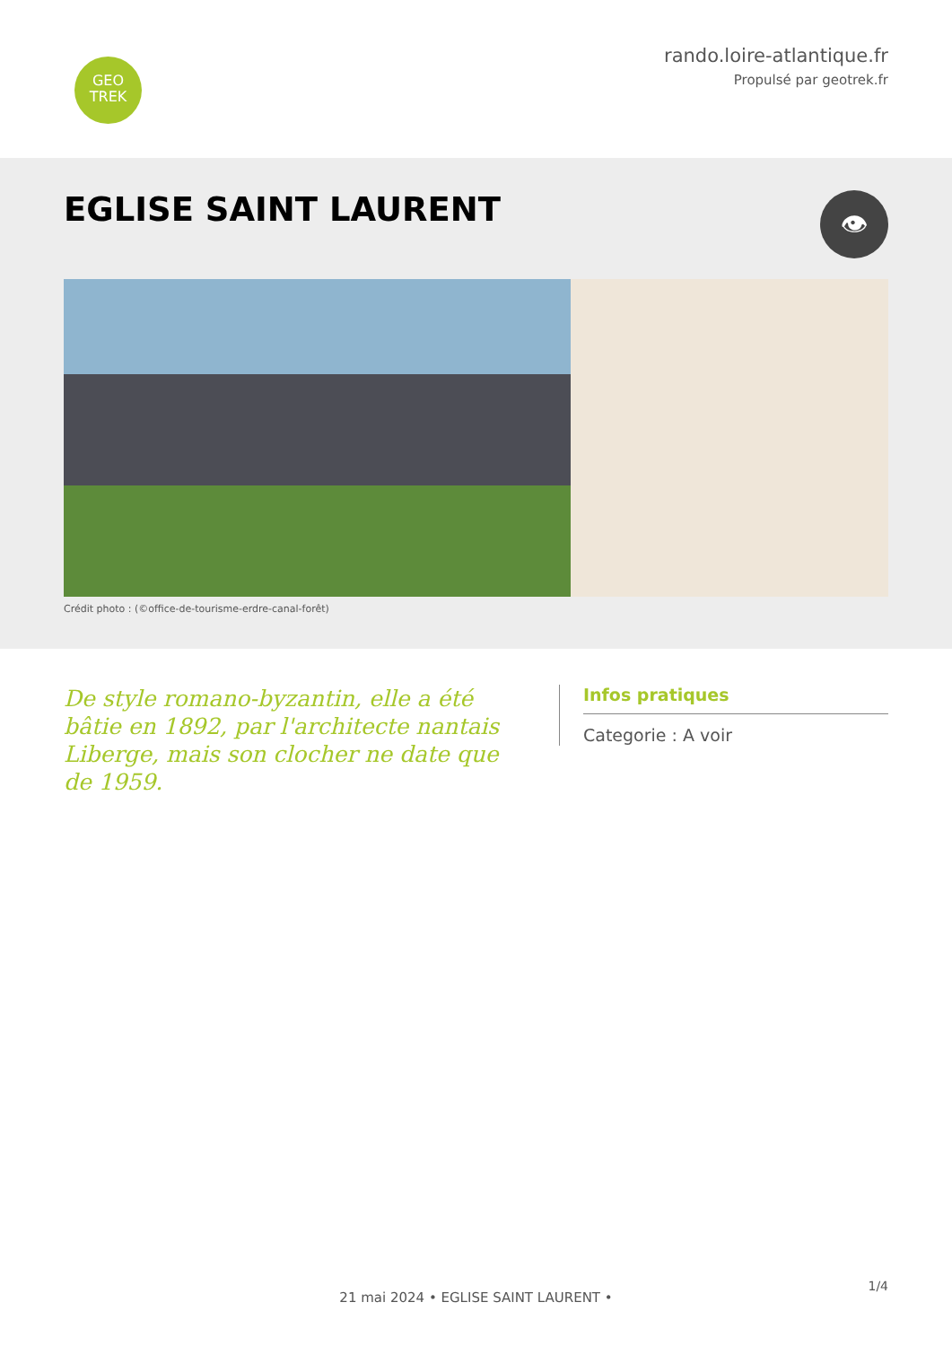GEO
TREK
rando.loire-atlantique.fr
Propulsé par geotrek.fr
EGLISE SAINT LAURENT
👁
Crédit photo : (©office-de-tourisme-erdre-canal-forêt)
De style romano-byzantin, elle a été bâtie en 1892, par l'architecte nantais Liberge, mais son clocher ne date que de 1959.
Infos pratiques
Categorie : A voir
1/4
21 mai 2024 • EGLISE SAINT LAURENT •